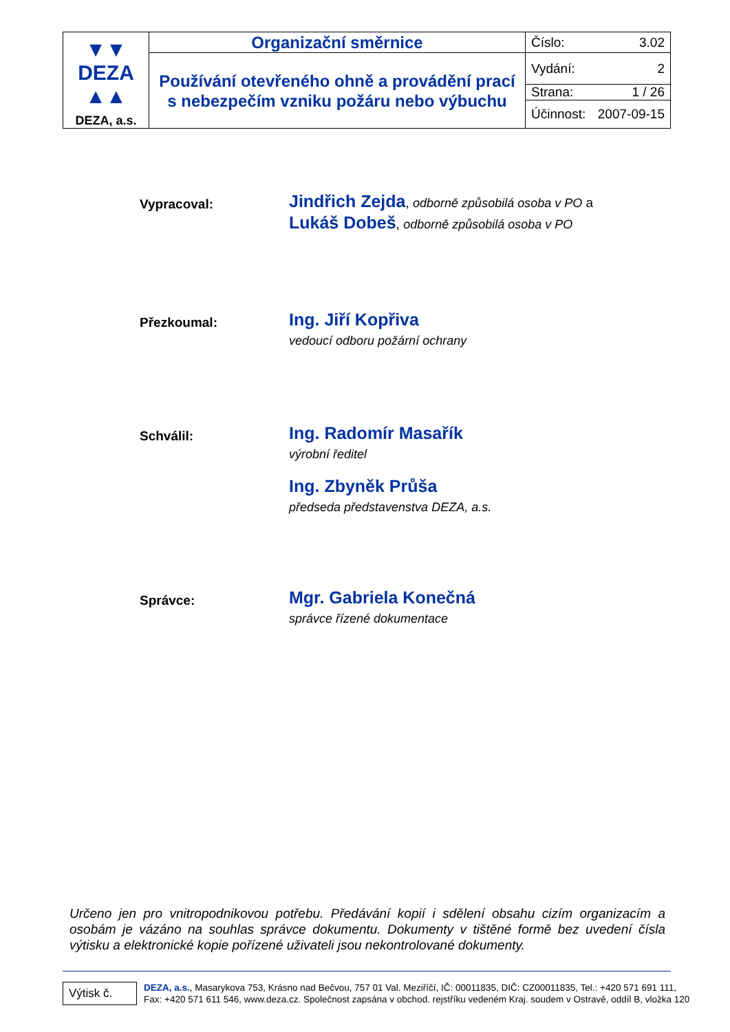| ▼▼ DEZA ▲▲ DEZA, a.s. | Organizační směrnice | Číslo: 3.02 |
| | Používání otevřeného ohně a provádění prací s nebezpečím vzniku požáru nebo výbuchu | Vydání: 2 |
| | | Strana: 1 / 26 |
| | | Účinnost: 2007-09-15 |
Vypracoval:
Jindřich Zejda, odborně způsobilá osoba v PO a
Lukáš Dobeš, odborně způsobilá osoba v PO
Přezkoumal:
Ing. Jiří Kopřiva
vedoucí odboru požární ochrany
Schválil:
Ing. Radomír Masařík
výrobní ředitel
Ing. Zbyněk Průša
předseda představenstva DEZA, a.s.
Správce:
Mgr. Gabriela Konečná
správce řízené dokumentace
Určeno jen pro vnitropodnikovou potřebu. Předávání kopií i sdělení obsahu cizím organizacím a osobám je vázáno na souhlas správce dokumentu. Dokumenty v tištěné formě bez uvedení čísla výtisku a elektronické kopie pořízené uživateli jsou nekontrolované dokumenty.
Výtisk č.
DEZA, a.s., Masarykova 753, Krásno nad Bečvou, 757 01 Val. Meziříčí, IČ: 00011835, DIČ: CZ00011835, Tel.: +420 571 691 111,
Fax: +420 571 611 546, www.deza.cz. Společnost zapsána v obchod. rejstříku vedeném Kraj. soudem v Ostravě, oddíl B, vložka 120